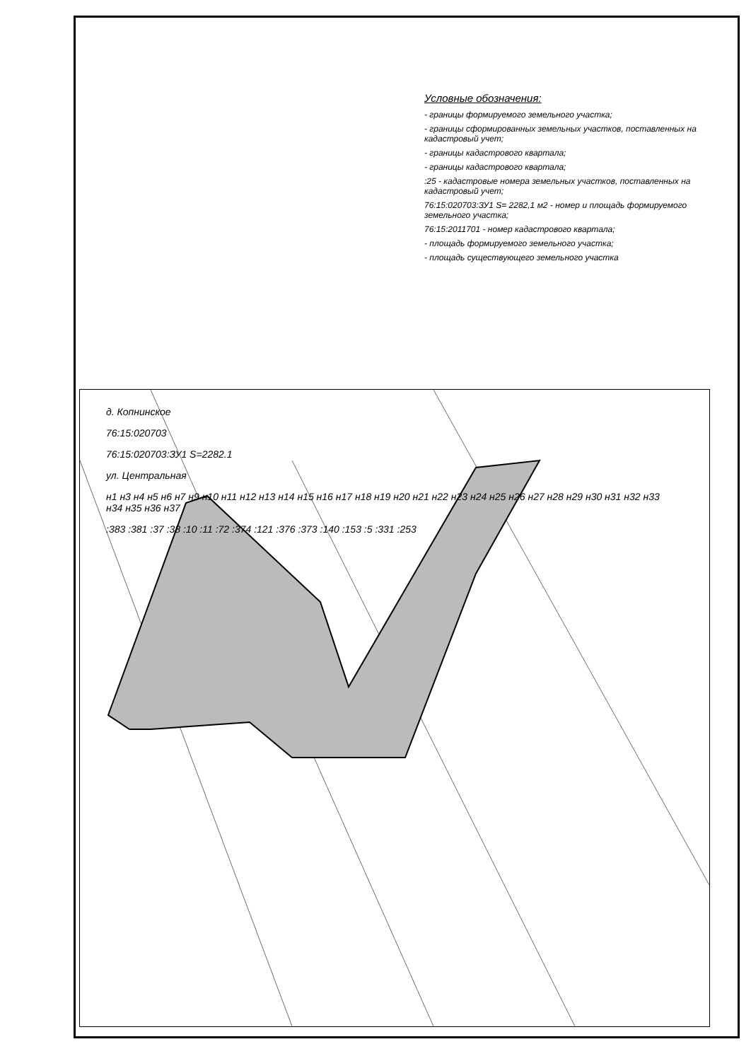д. Копнинское
76:15:020703
76:15:020703:ЗУ1 S=2282.1
ул. Центральная
н1 н3 н4 н5 н6 н7 н9 н10 н11 н12 н13 н14 н15 н16 н17 н18 н19 н20 н21 н22 н23 н24 н25 н26 н27 н28 н29 н30 н31 н32 н33 н34 н35 н36 н37
:383 :381 :37 :38 :10 :11 :72 :374 :121 :376 :373 :140 :153 :5 :331 :253
Условные обозначения:
- границы формируемого земельного участка;
- границы сформированных земельных участков, поставленных на кадастровый учет;
- границы кадастрового квартала;
- границы кадастрового квартала;
:25 - кадастровые номера земельных участков, поставленных на кадастровый учет;
76:15:020703:ЗУ1 S= 2282,1 м2 - номер и площадь формируемого земельного участка;
76:15:2011701 - номер кадастрового квартала;
- площадь формируемого земельного участка;
- площадь существующего земельного участка